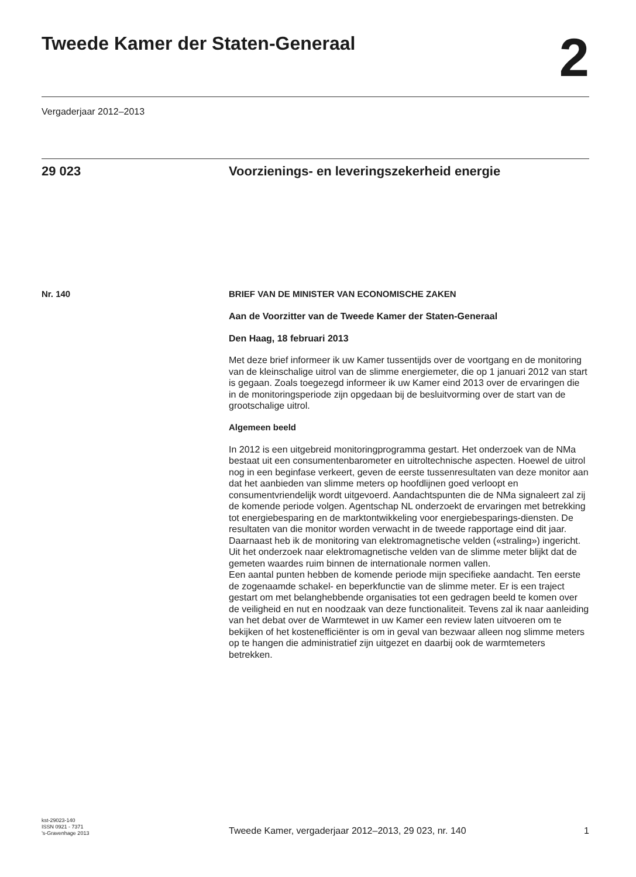Tweede Kamer der Staten-Generaal
2
Vergaderjaar 2012–2013
29 023 Voorzienings- en leveringszekerheid energie
Nr. 140 BRIEF VAN DE MINISTER VAN ECONOMISCHE ZAKEN
Aan de Voorzitter van de Tweede Kamer der Staten-Generaal
Den Haag, 18 februari 2013
Met deze brief informeer ik uw Kamer tussentijds over de voortgang en de monitoring van de kleinschalige uitrol van de slimme energiemeter, die op 1 januari 2012 van start is gegaan. Zoals toegezegd informeer ik uw Kamer eind 2013 over de ervaringen die in de monitoringsperiode zijn opgedaan bij de besluitvorming over de start van de grootschalige uitrol.
Algemeen beeld
In 2012 is een uitgebreid monitoringprogramma gestart. Het onderzoek van de NMa bestaat uit een consumentenbarometer en uitroltechnische aspecten. Hoewel de uitrol nog in een beginfase verkeert, geven de eerste tussenresultaten van deze monitor aan dat het aanbieden van slimme meters op hoofdlijnen goed verloopt en consumentvriendelijk wordt uitgevoerd. Aandachtspunten die de NMa signaleert zal zij de komende periode volgen. Agentschap NL onderzoekt de ervaringen met betrekking tot energiebesparing en de marktontwikkeling voor energiebesparings-diensten. De resultaten van die monitor worden verwacht in de tweede rapportage eind dit jaar. Daarnaast heb ik de monitoring van elektromagnetische velden («straling») ingericht. Uit het onderzoek naar elektromagnetische velden van de slimme meter blijkt dat de gemeten waardes ruim binnen de internationale normen vallen.
Een aantal punten hebben de komende periode mijn specifieke aandacht. Ten eerste de zogenaamde schakel- en beperkfunctie van de slimme meter. Er is een traject gestart om met belanghebbende organisaties tot een gedragen beeld te komen over de veiligheid en nut en noodzaak van deze functionaliteit. Tevens zal ik naar aanleiding van het debat over de Warmtewet in uw Kamer een review laten uitvoeren om te bekijken of het kostenefficiënter is om in geval van bezwaar alleen nog slimme meters op te hangen die administratief zijn uitgezet en daarbij ook de warmtemeters betrekken.
kst-29023-140
ISSN 0921 - 7371
’s-Gravenhage 2013
Tweede Kamer, vergaderjaar 2012–2013, 29 023, nr. 140
1